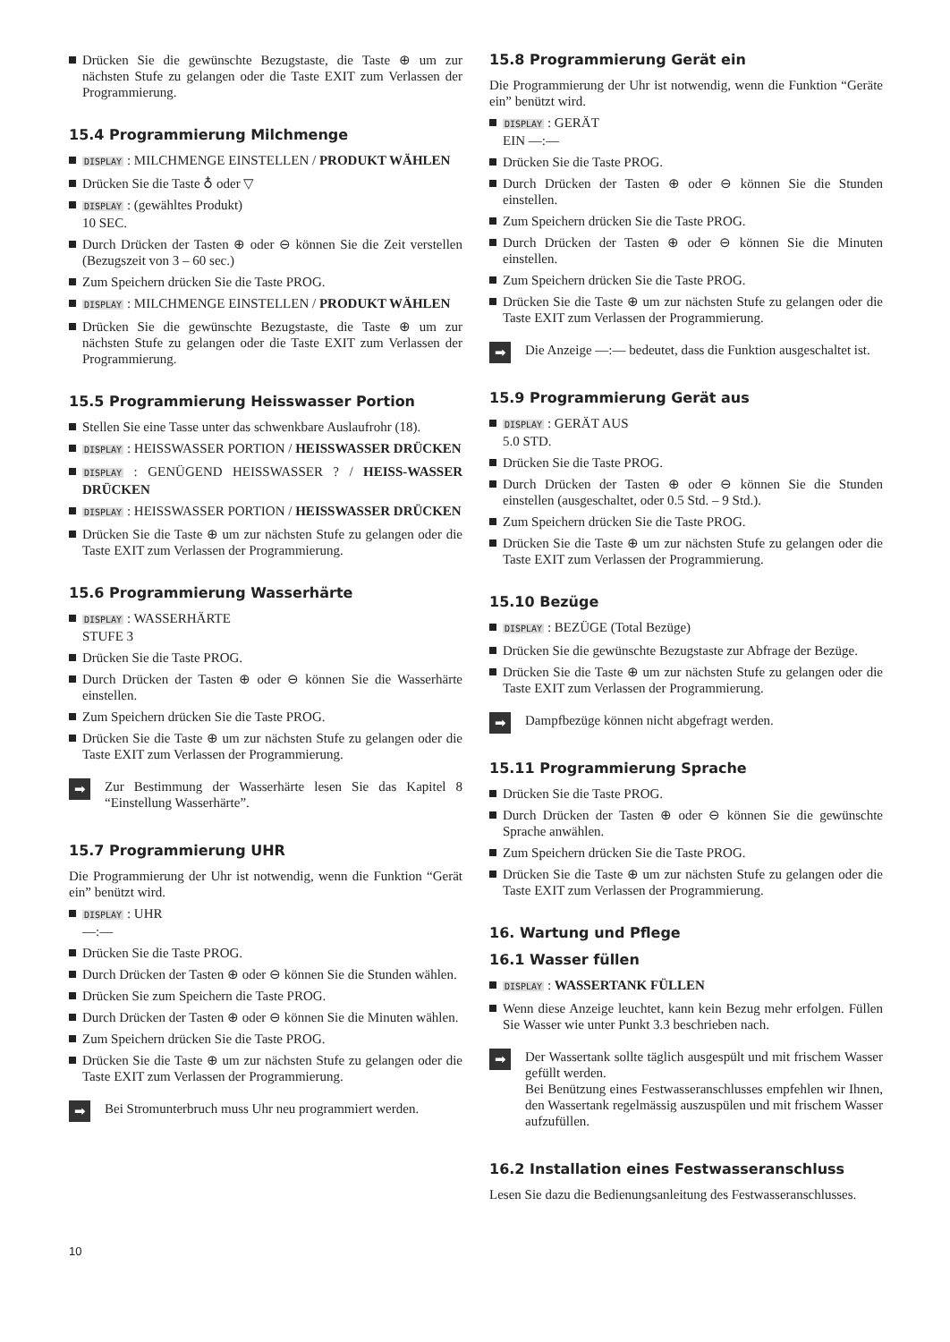Drücken Sie die gewünschte Bezugstaste, die Taste ⊕ um zur nächsten Stufe zu gelangen oder die Taste EXIT zum Verlassen der Programmierung.
15.4 Programmierung Milchmenge
DISPLAY : MILCHMENGE EINSTELLEN / PRODUKT WÄHLEN
Drücken Sie die Taste ♁ oder ▽
DISPLAY : (gewähltes Produkt)
10 SEC.
Durch Drücken der Tasten ⊕ oder ⊖ können Sie die Zeit verstellen (Bezugszeit von 3 – 60 sec.)
Zum Speichern drücken Sie die Taste PROG.
DISPLAY : MILCHMENGE EINSTELLEN / PRODUKT WÄHLEN
Drücken Sie die gewünschte Bezugstaste, die Taste ⊕ um zur nächsten Stufe zu gelangen oder die Taste EXIT zum Verlassen der Programmierung.
15.5 Programmierung Heisswasser Portion
Stellen Sie eine Tasse unter das schwenkbare Auslaufrohr (18).
DISPLAY : HEISSWASSER PORTION / HEISSWASSER DRÜCKEN
DISPLAY : GENÜGEND HEISSWASSER ? / HEISS-WASSER DRÜCKEN
DISPLAY : HEISSWASSER PORTION / HEISSWASSER DRÜCKEN
Drücken Sie die Taste ⊕ um zur nächsten Stufe zu gelangen oder die Taste EXIT zum Verlassen der Programmierung.
15.6 Programmierung Wasserhärte
DISPLAY : WASSERHÄRTE
STUFE 3
Drücken Sie die Taste PROG.
Durch Drücken der Tasten ⊕ oder ⊖ können Sie die Wasserhärte einstellen.
Zum Speichern drücken Sie die Taste PROG.
Drücken Sie die Taste ⊕ um zur nächsten Stufe zu gelangen oder die Taste EXIT zum Verlassen der Programmierung.
➡
Zur Bestimmung der Wasserhärte lesen Sie das Kapitel 8 “Einstellung Wasserhärte”.
15.7 Programmierung UHR
Die Programmierung der Uhr ist notwendig, wenn die Funktion “Gerät ein” benützt wird.
DISPLAY : UHR
—:—
Drücken Sie die Taste PROG.
Durch Drücken der Tasten ⊕ oder ⊖ können Sie die Stunden wählen.
Drücken Sie zum Speichern die Taste PROG.
Durch Drücken der Tasten ⊕ oder ⊖ können Sie die Minuten wählen.
Zum Speichern drücken Sie die Taste PROG.
Drücken Sie die Taste ⊕ um zur nächsten Stufe zu gelangen oder die Taste EXIT zum Verlassen der Programmierung.
➡
Bei Stromunterbruch muss Uhr neu programmiert werden.
15.8 Programmierung Gerät ein
Die Programmierung der Uhr ist notwendig, wenn die Funktion “Geräte ein” benützt wird.
DISPLAY : GERÄT
EIN —:—
Drücken Sie die Taste PROG.
Durch Drücken der Tasten ⊕ oder ⊖ können Sie die Stunden einstellen.
Zum Speichern drücken Sie die Taste PROG.
Durch Drücken der Tasten ⊕ oder ⊖ können Sie die Minuten einstellen.
Zum Speichern drücken Sie die Taste PROG.
Drücken Sie die Taste ⊕ um zur nächsten Stufe zu gelangen oder die Taste EXIT zum Verlassen der Programmierung.
➡
Die Anzeige —:— bedeutet, dass die Funktion ausgeschaltet ist.
15.9 Programmierung Gerät aus
DISPLAY : GERÄT AUS
5.0 STD.
Drücken Sie die Taste PROG.
Durch Drücken der Tasten ⊕ oder ⊖ können Sie die Stunden einstellen (ausgeschaltet, oder 0.5 Std. – 9 Std.).
Zum Speichern drücken Sie die Taste PROG.
Drücken Sie die Taste ⊕ um zur nächsten Stufe zu gelangen oder die Taste EXIT zum Verlassen der Programmierung.
15.10 Bezüge
DISPLAY : BEZÜGE (Total Bezüge)
Drücken Sie die gewünschte Bezugstaste zur Abfrage der Bezüge.
Drücken Sie die Taste ⊕ um zur nächsten Stufe zu gelangen oder die Taste EXIT zum Verlassen der Programmierung.
➡
Dampfbezüge können nicht abgefragt werden.
15.11 Programmierung Sprache
Drücken Sie die Taste PROG.
Durch Drücken der Tasten ⊕ oder ⊖ können Sie die gewünschte Sprache anwählen.
Zum Speichern drücken Sie die Taste PROG.
Drücken Sie die Taste ⊕ um zur nächsten Stufe zu gelangen oder die Taste EXIT zum Verlassen der Programmierung.
16. Wartung und Pflege
16.1 Wasser füllen
DISPLAY : WASSERTANK FÜLLEN
Wenn diese Anzeige leuchtet, kann kein Bezug mehr erfolgen. Füllen Sie Wasser wie unter Punkt 3.3 beschrieben nach.
➡
Der Wassertank sollte täglich ausgespült und mit frischem Wasser gefüllt werden.
Bei Benützung eines Festwasseranschlusses empfehlen wir Ihnen, den Wassertank regelmässig auszuspülen und mit frischem Wasser aufzufüllen.
16.2 Installation eines Festwasseranschluss
Lesen Sie dazu die Bedienungsanleitung des Festwasseranschlusses.
10